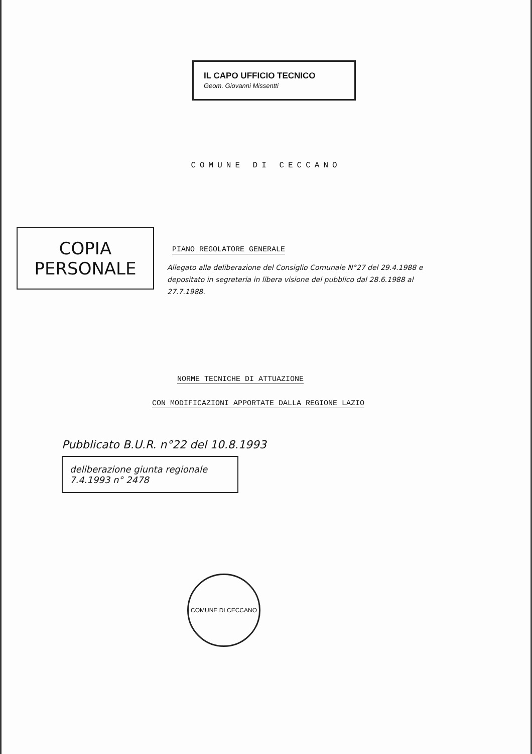IL CAPO UFFICIO TECNICO
Geom. Giovanni Missentti
COMUNE DI CECCANO
PIANO REGOLATORE GENERALE
Allegato alla deliberazione del Consiglio Comunale N°27 del 29.4.1988 e depositato in segreteria in libera visione del pubblico dal 28.6.1988 al 27.7.1988.
COPIA
PERSONALE
NORME TECNICHE DI ATTUAZIONE
CON MODIFICAZIONI APPORTATE DALLA REGIONE LAZIO
Pubblicato B.U.R. n°22 del 10.8.1993
deliberazione giunta regionale 7.4.1993 n° 2478
COMUNE DI CECCANO